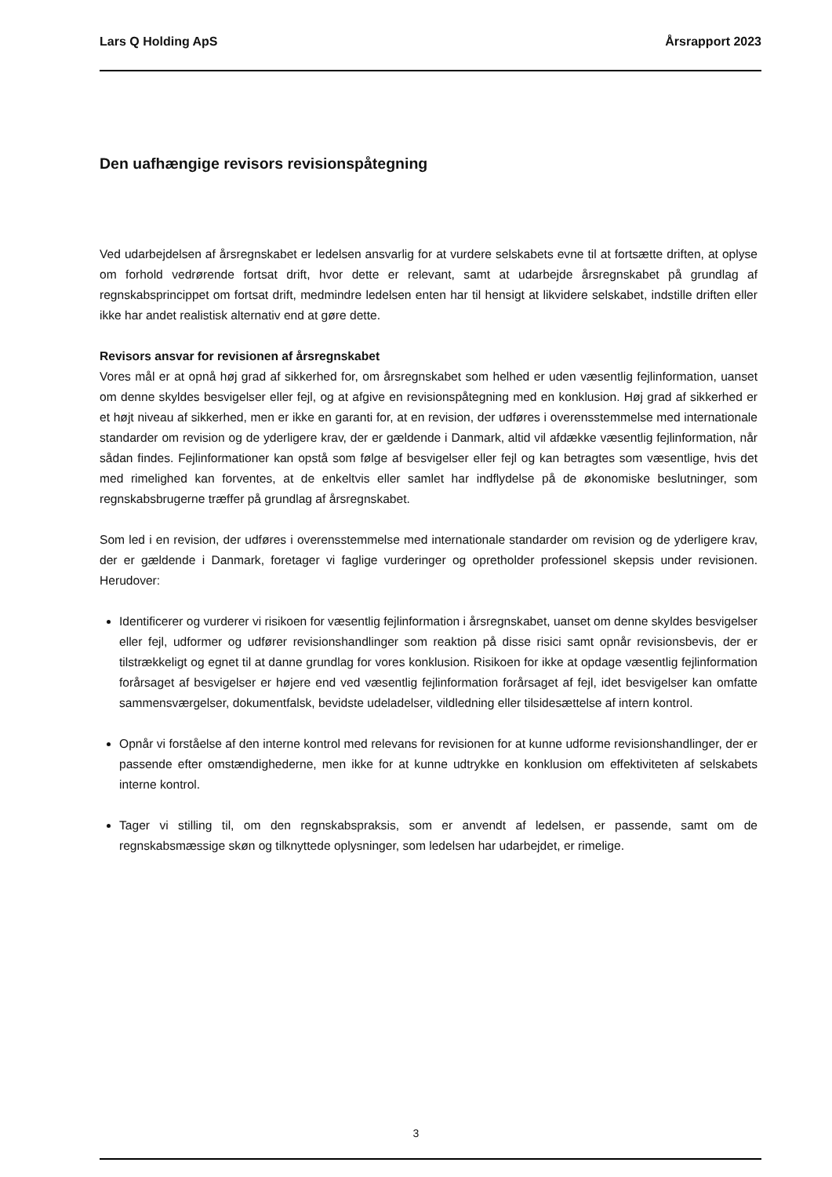Lars Q Holding ApS Årsrapport 2023
Den uafhængige revisors revisionspåtegning
Ved udarbejdelsen af årsregnskabet er ledelsen ansvarlig for at vurdere selskabets evne til at fortsætte driften, at oplyse om forhold vedrørende fortsat drift, hvor dette er relevant, samt at udarbejde årsregnskabet på grundlag af regnskabsprincippet om fortsat drift, medmindre ledelsen enten har til hensigt at likvidere selskabet, indstille driften eller ikke har andet realistisk alternativ end at gøre dette.
Revisors ansvar for revisionen af årsregnskabet
Vores mål er at opnå høj grad af sikkerhed for, om årsregnskabet som helhed er uden væsentlig fejlinformation, uanset om denne skyldes besvigelser eller fejl, og at afgive en revisionspåtegning med en konklusion. Høj grad af sikkerhed er et højt niveau af sikkerhed, men er ikke en garanti for, at en revision, der udføres i overensstemmelse med internationale standarder om revision og de yderligere krav, der er gældende i Danmark, altid vil afdække væsentlig fejlinformation, når sådan findes. Fejlinformationer kan opstå som følge af besvigelser eller fejl og kan betragtes som væsentlige, hvis det med rimelighed kan forventes, at de enkeltvis eller samlet har indflydelse på de økonomiske beslutninger, som regnskabsbrugerne træffer på grundlag af årsregnskabet.
Som led i en revision, der udføres i overensstemmelse med internationale standarder om revision og de yderligere krav, der er gældende i Danmark, foretager vi faglige vurderinger og opretholder professionel skepsis under revisionen. Herudover:
Identificerer og vurderer vi risikoen for væsentlig fejlinformation i årsregnskabet, uanset om denne skyldes besvigelser eller fejl, udformer og udfører revisionshandlinger som reaktion på disse risici samt opnår revisionsbevis, der er tilstrækkeligt og egnet til at danne grundlag for vores konklusion. Risikoen for ikke at opdage væsentlig fejlinformation forårsaget af besvigelser er højere end ved væsentlig fejlinformation forårsaget af fejl, idet besvigelser kan omfatte sammensværgelser, dokumentfalsk, bevidste udeladelser, vildledning eller tilsidesættelse af intern kontrol.
Opnår vi forståelse af den interne kontrol med relevans for revisionen for at kunne udforme revisionshandlinger, der er passende efter omstændighederne, men ikke for at kunne udtrykke en konklusion om effektiviteten af selskabets interne kontrol.
Tager vi stilling til, om den regnskabspraksis, som er anvendt af ledelsen, er passende, samt om de regnskabsmæssige skøn og tilknyttede oplysninger, som ledelsen har udarbejdet, er rimelige.
3